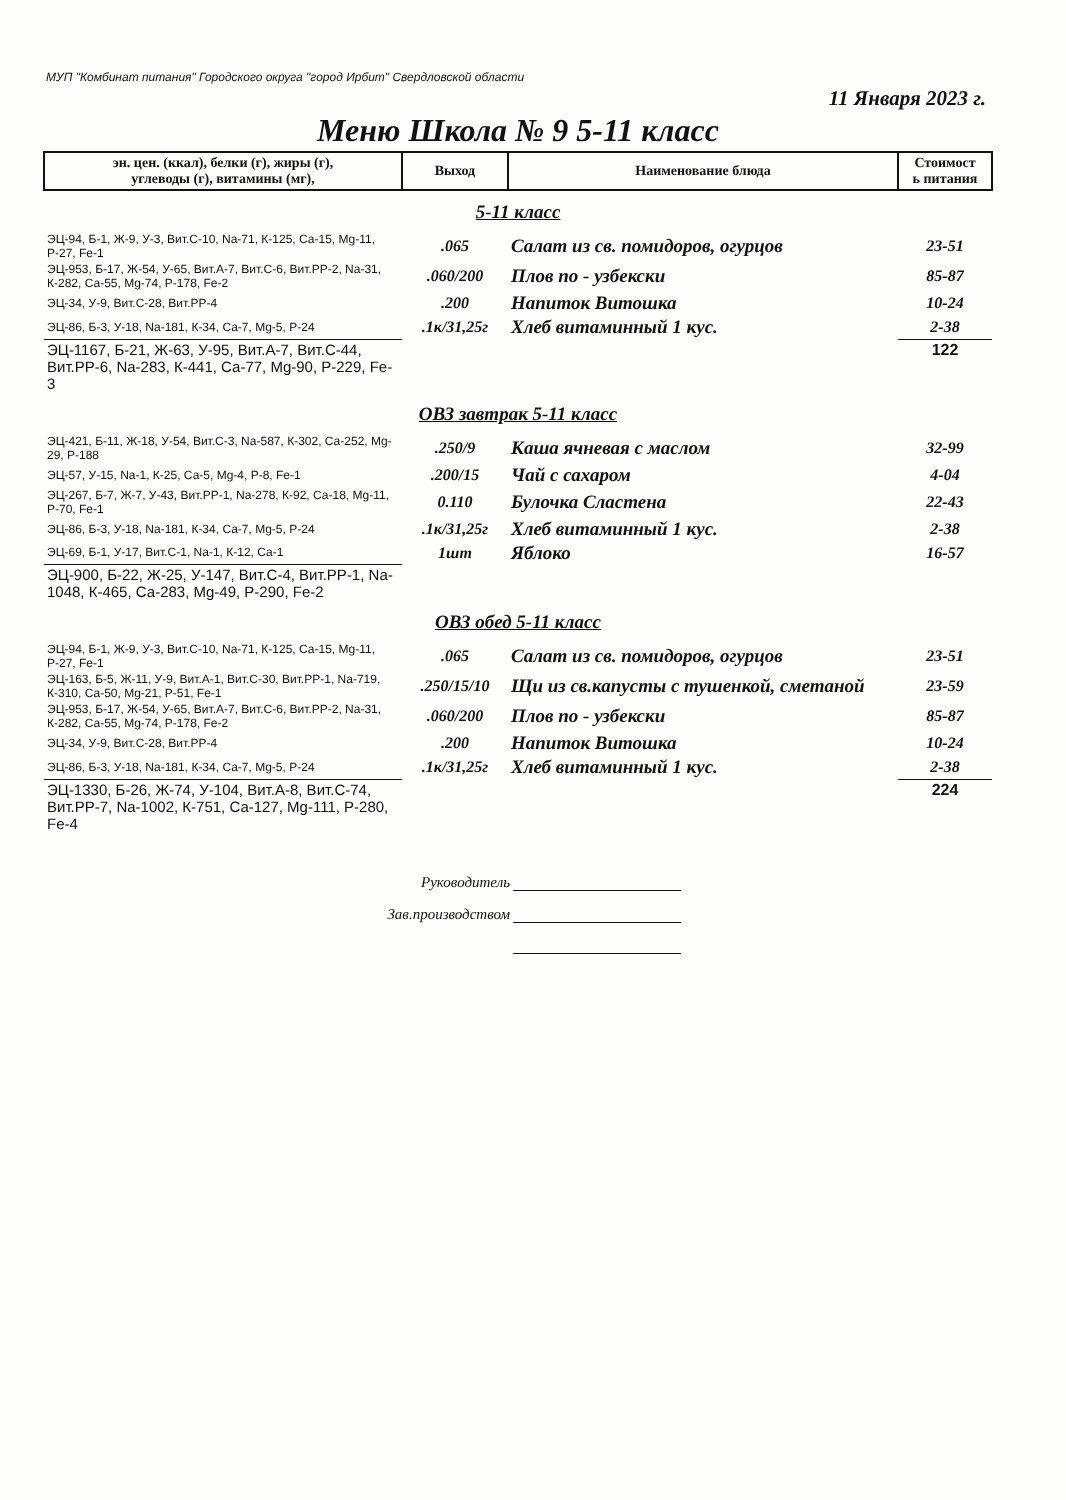МУП "Комбинат питания" Городского округа "город Ирбит" Свердловской области
11 Января 2023 г.
Меню Школа № 9 5-11 класс
| эн. цен. (ккал), белки (г), жиры (г), углеводы (г), витамины (мг), | Выход | Наименование блюда | Стоимост ь питания |
| --- | --- | --- | --- |
| 5-11 класс | | | |
| ЭЦ-94, Б-1, Ж-9, У-3, Вит.С-10, Na-71, К-125, Са-15, Mg-11, Р-27, Fe-1 | .065 | Салат из св. помидоров, огурцов | 23-51 |
| ЭЦ-953, Б-17, Ж-54, У-65, Вит.А-7, Вит.С-6, Вит.РР-2, Na-31, К-282, Са-55, Mg-74, Р-178, Fe-2 | .060/200 | Плов по - узбекски | 85-87 |
| ЭЦ-34, У-9, Вит.С-28, Вит.РР-4 | .200 | Напиток Витошка | 10-24 |
| ЭЦ-86, Б-3, У-18, Na-181, К-34, Са-7, Mg-5, Р-24 | .1к/31,25г | Хлеб витаминный 1 кус. | 2-38 |
| ЭЦ-1167, Б-21, Ж-63, У-95, Вит.А-7, Вит.С-44, Вит.РР-6, Na-283, К-441, Са-77, Mg-90, Р-229, Fe-3 | | | 122 |
| ОВЗ завтрак 5-11 класс | | | |
| ЭЦ-421, Б-11, Ж-18, У-54, Вит.С-3, Na-587, К-302, Са-252, Mg-29, Р-188 | .250/9 | Каша ячневая с маслом | 32-99 |
| ЭЦ-57, У-15, Na-1, К-25, Са-5, Mg-4, Р-8, Fe-1 | .200/15 | Чай с сахаром | 4-04 |
| ЭЦ-267, Б-7, Ж-7, У-43, Вит.РР-1, Na-278, К-92, Са-18, Mg-11, Р-70, Fe-1 | 0.110 | Булочка Сластена | 22-43 |
| ЭЦ-86, Б-3, У-18, Na-181, К-34, Са-7, Mg-5, Р-24 | .1к/31,25г | Хлеб витаминный 1 кус. | 2-38 |
| ЭЦ-69, Б-1, У-17, Вит.С-1, Na-1, К-12, Са-1 | 1шт | Яблоко | 16-57 |
| ЭЦ-900, Б-22, Ж-25, У-147, Вит.С-4, Вит.РР-1, Na-1048, К-465, Са-283, Mg-49, Р-290, Fe-2 | | | |
| ОВЗ обед 5-11 класс | | | |
| ЭЦ-94, Б-1, Ж-9, У-3, Вит.С-10, Na-71, К-125, Са-15, Mg-11, Р-27, Fe-1 | .065 | Салат из св. помидоров, огурцов | 23-51 |
| ЭЦ-163, Б-5, Ж-11, У-9, Вит.А-1, Вит.С-30, Вит.РР-1, Na-719, К-310, Са-50, Mg-21, Р-51, Fe-1 | .250/15/10 | Щи из св.капусты с тушенкой, сметаной | 23-59 |
| ЭЦ-953, Б-17, Ж-54, У-65, Вит.А-7, Вит.С-6, Вит.РР-2, Na-31, К-282, Са-55, Mg-74, Р-178, Fe-2 | .060/200 | Плов по - узбекски | 85-87 |
| ЭЦ-34, У-9, Вит.С-28, Вит.РР-4 | .200 | Напиток Витошка | 10-24 |
| ЭЦ-86, Б-3, У-18, Na-181, К-34, Са-7, Mg-5, Р-24 | .1к/31,25г | Хлеб витаминный 1 кус. | 2-38 |
| ЭЦ-1330, Б-26, Ж-74, У-104, Вит.А-8, Вит.С-74, Вит.РР-7, Na-1002, К-751, Са-127, Mg-111, Р-280, Fe-4 | | | 224 |
Руководитель
Зав.производством